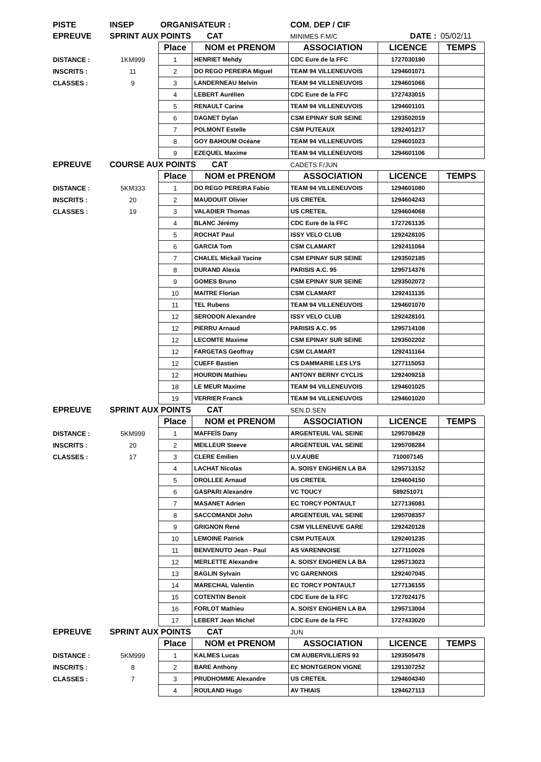| PISTE | INSEP | ORGANISATEUR : | | COM. DEP / CIF | | |
| EPREUVE | SPRINT AUX POINTS CAT | | | MINIMES F.M/C | DATE : | 05/02/11 |
| | | Place | NOM et PRENOM | ASSOCIATION | LICENCE | TEMPS |
| DISTANCE : | 1KM999 | 1 | HENRIET Mehdy | CDC Eure de la FFC | 1727030190 | |
| INSCRITS : | 11 | 2 | DO REGO PEREIRA Miguel | TEAM 94 VILLENEUVOIS | 1294601071 | |
| CLASSES : | 9 | 3 | LANDERNEAU Melvin | TEAM 94 VILLENEUVOIS | 1294601066 | |
| | | 4 | LEBERT Aurélien | CDC Eure de la FFC | 1727433015 | |
| | | 5 | RENAULT Carine | TEAM 94 VILLENEUVOIS | 1294601101 | |
| | | 6 | DAGNET Dylan | CSM EPINAY SUR SEINE | 1293502019 | |
| | | 7 | POLMONT Estelle | CSM PUTEAUX | 1292401217 | |
| | | 8 | GOY BAHOUM Océane | TEAM 94 VILLENEUVOIS | 1294601023 | |
| | | 9 | EZEQUEL Maxime | TEAM 94 VILLENEUVOIS | 1294601106 | |
| EPREUVE | COURSE AUX POINTS CAT | | | CADETS F/JUN | | |
| | | Place | NOM et PRENOM | ASSOCIATION | LICENCE | TEMPS |
| DISTANCE : | 5KM333 | 1 | DO REGO PEREIRA Fabio | TEAM 94 VILLENEUVOIS | 1294601080 | |
| INSCRITS : | 20 | 2 | MAUDOUIT Olivier | US CRETEIL | 1294604243 | |
| CLASSES : | 19 | 3 | VALADIER Thomas | US CRETEIL | 1294604068 | |
| | | 4 | BLANC Jérémy | CDC Eure de la FFC | 1727261135 | |
| | | 5 | ROCHAT Paul | ISSY VELO CLUB | 1292428105 | |
| | | 6 | GARCIA Tom | CSM CLAMART | 1292411064 | |
| | | 7 | CHALEL Mickail Yacine | CSM EPINAY SUR SEINE | 1293502185 | |
| | | 8 | DURAND Alexia | PARISIS A.C. 95 | 1295714376 | |
| | | 9 | GOMES Bruno | CSM EPINAY SUR SEINE | 1293502072 | |
| | | 10 | MAITRE Florian | CSM CLAMART | 1292411135 | |
| | | 11 | TEL Rubens | TEAM 94 VILLENEUVOIS | 1294601070 | |
| | | 12 | SERODON Alexandre | ISSY VELO CLUB | 1292428101 | |
| | | 12 | PIERRU Arnaud | PARISIS A.C. 95 | 1295714108 | |
| | | 12 | LECOMTE Maxime | CSM EPINAY SUR SEINE | 1293502202 | |
| | | 12 | FARGETAS Geoffray | CSM CLAMART | 1292411164 | |
| | | 12 | CUEFF Bastien | CS DAMMARIE LES LYS | 1277115053 | |
| | | 12 | HOURDIN Mathieu | ANTONY BERNY CYCLIS | 1292409218 | |
| | | 18 | LE MEUR Maxime | TEAM 94 VILLENEUVOIS | 1294601025 | |
| | | 19 | VERRIER Franck | TEAM 94 VILLENEUVOIS | 1294601020 | |
| EPREUVE | SPRINT AUX POINTS CAT | | | SEN.D.SEN | | |
| | | Place | NOM et PRENOM | ASSOCIATION | LICENCE | TEMPS |
| DISTANCE : | 5KM999 | 1 | MAFFEÏS Dany | ARGENTEUIL VAL SEINE | 1295708428 | |
| INSCRITS : | 20 | 2 | MEILLEUR Steeve | ARGENTEUIL VAL SEINE | 1295708284 | |
| CLASSES : | 17 | 3 | CLERE Emilien | U.V.AUBE | 710007145 | |
| | | 4 | LACHAT Nicolas | A. SOISY ENGHIEN LA BA | 1295713152 | |
| | | 5 | DROLLEE Arnaud | US CRETEIL | 1294604150 | |
| | | 6 | GASPARI Alexandre | VC TOUCY | 589251071 | |
| | | 7 | MASANET Adrien | EC TORCY PONTAULT | 1277136081 | |
| | | 8 | SACCOMANDI John | ARGENTEUIL VAL SEINE | 1295708357 | |
| | | 9 | GRIGNON René | CSM VILLENEUVE GARE | 1292420128 | |
| | | 10 | LEMOINE Patrick | CSM PUTEAUX | 1292401235 | |
| | | 11 | BENVENUTO Jean - Paul | AS VARENNOISE | 1277110026 | |
| | | 12 | MERLETTE Alexandre | A. SOISY ENGHIEN LA BA | 1295713023 | |
| | | 13 | BAGLIN Sylvain | VC GARENNOIS | 1292407045 | |
| | | 14 | MARECHAL Valentin | EC TORCY PONTAULT | 1277136155 | |
| | | 15 | COTENTIN Benoit | CDC Eure de la FFC | 1727024175 | |
| | | 16 | FORLOT Mathieu | A. SOISY ENGHIEN LA BA | 1295713004 | |
| | | 17 | LEBERT Jean Michel | CDC Eure de la FFC | 1727433020 | |
| EPREUVE | SPRINT AUX POINTS CAT | | | JUN | | |
| | | Place | NOM et PRENOM | ASSOCIATION | LICENCE | TEMPS |
| DISTANCE : | 5KM999 | 1 | KALMES Lucas | CM AUBERVILLIERS 93 | 1293505478 | |
| INSCRITS : | 8 | 2 | BARE Anthony | EC MONTGERON VIGNE | 1291307252 | |
| CLASSES : | 7 | 3 | PRUDHOMME Alexandre | US CRETEIL | 1294604340 | |
| | | 4 | ROULAND Hugo | AV THIAIS | 1294627113 | |